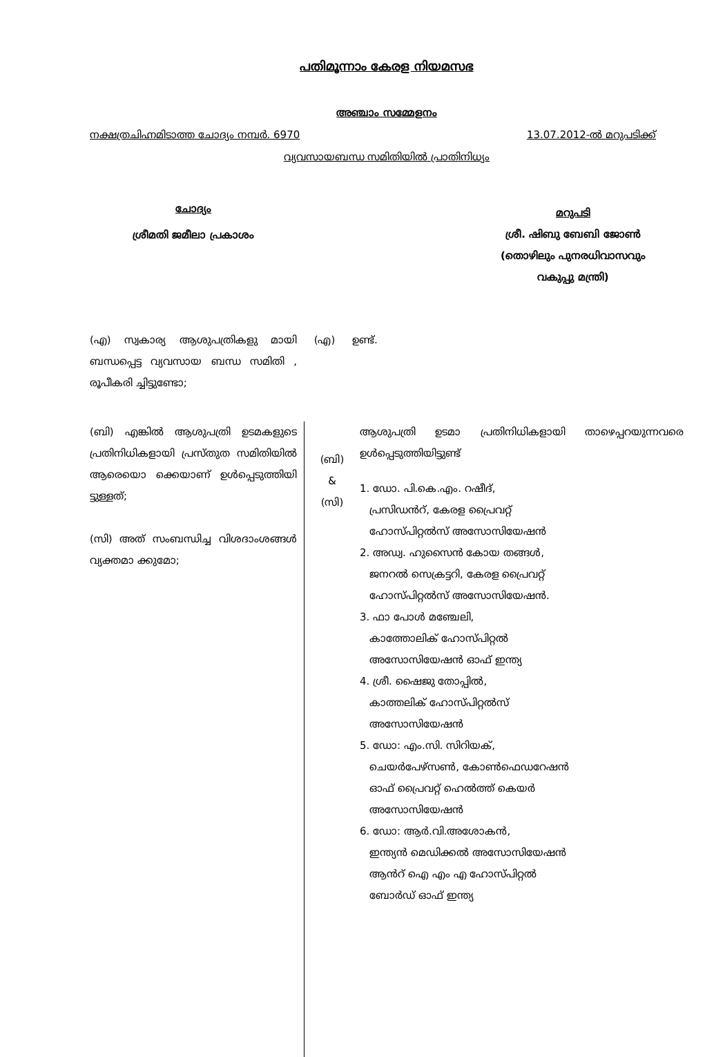പതിമൂന്നാം കേരള നിയമസഭ
അഞ്ചാം സമ്മേളനം
നക്ഷത്രചിഹ്നമിടാത്ത ചോദ്യം നമ്പർ. 6970 13.07.2012-ൽ മറുപടിക്ക്
വ്യവസായബന്ധ സമിതിയിൽ പ്രാതിനിധ്യം
ചോദ്യം
ശ്രീമതി ജമീലാ പ്രകാശം
മറുപടി
ശ്രീ. ഷിബു ബേബി ജോൺ
(തൊഴിലും പുനരധിവാസവും
വകുപ്പു മന്ത്രി)
(എ) സ്വകാര്യ ആശുപത്രികളു മായി ബന്ധപ്പെട്ട വ്യവസായ ബന്ധ സമിതി , രൂപീകരി ച്ചിട്ടുണ്ടോ;
(എ) ഉണ്ട്.
(ബി) എങ്കിൽ ആശുപത്രി ഉടമകളുടെ പ്രതിനിധികളായി പ്രസ്തുത സമിതിയിൽ ആരെയൊ ക്കെയാണ് ഉൾപ്പെടുത്തിയി ട്ടുള്ളത്;
(സി) അത് സംബന്ധിച്ച വിശദാംശങ്ങൾ വ്യക്തമാ ക്കുമോ;
(ബി)
&
(സി)
ആശുപത്രി ഉടമാ പ്രതിനിധികളായി താഴെപ്പറയുന്നവരെ ഉൾപ്പെടുത്തിയിട്ടുണ്ട്
1. ഡോ. പി.കെ.എം. റഷീദ്,
പ്രസിഡൻറ്, കേരള പ്രൈവറ്റ്
ഹോസ്പിറ്റൽസ് അസോസിയേഷൻ
2. അഡ്വ. ഹുസൈൻ കോയ തങ്ങൾ,
ജനറൽ സെക്രട്ടറി, കേരള പ്രൈവറ്റ്
ഹോസ്പിറ്റൽസ് അസോസിയേഷൻ.
3. ഫാ പോൾ മഞ്ചേലി,
കാത്തോലിക് ഹോസ്പിറ്റൽ
അസോസിയേഷൻ ഓഫ് ഇന്ത്യ
4. ശ്രീ. ഷൈജു തോപ്പിൽ,
കാത്തലിക് ഹോസ്പിറ്റൽസ്
അസോസിയേഷൻ
5. ഡോ: എം.സി. സിറിയക്,
ചെയർപേഴ്സൺ, കോൺഫെഡറേഷൻ
ഓഫ് പ്രൈവറ്റ് ഹെൽത്ത് കെയർ
അസോസിയേഷൻ
6. ഡോ: ആർ.വി.അശോകൻ,
ഇന്ത്യൻ മെഡിക്കൽ അസോസിയേഷൻ
ആൻറ് ഐ എം എ ഹോസ്പിറ്റൽ
ബോർഡ് ഓഫ് ഇന്ത്യ